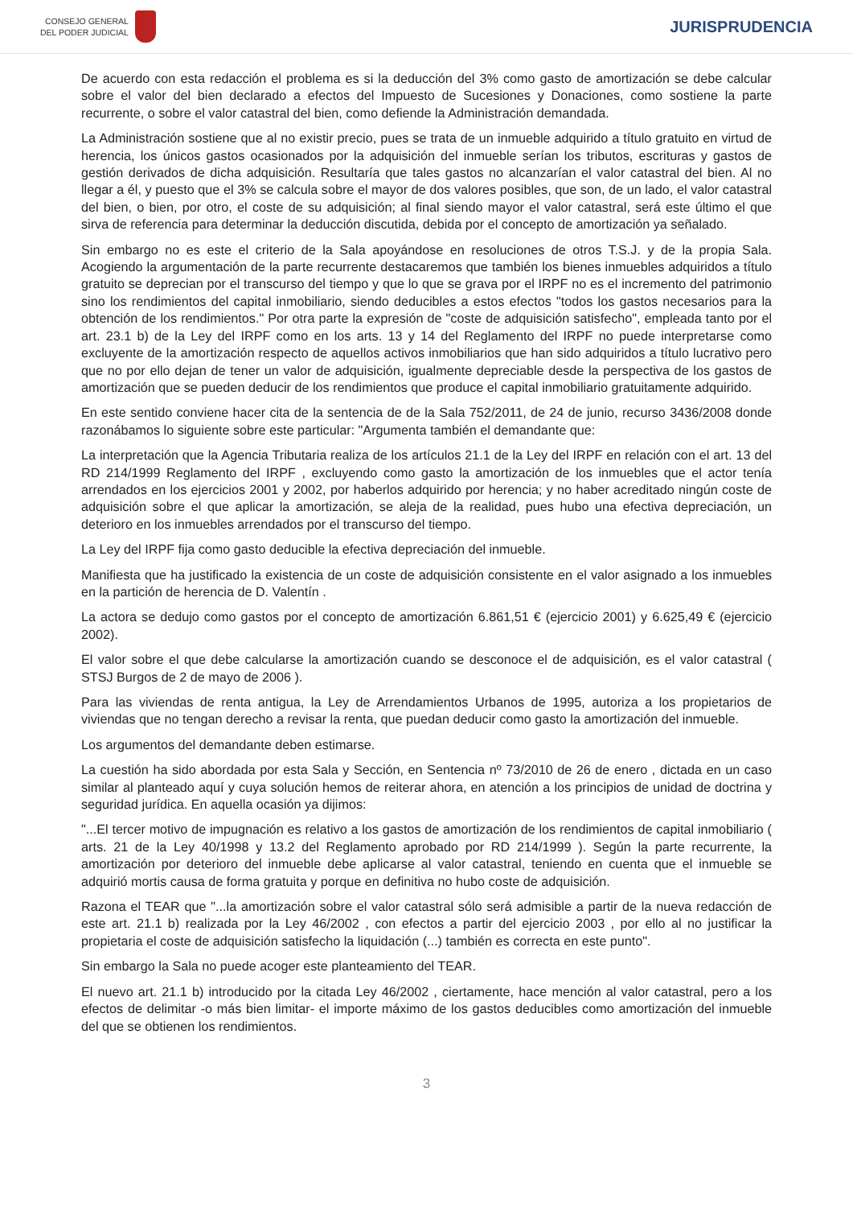CONSEJO GENERAL
DEL PODER JUDICIAL
JURISPRUDENCIA
De acuerdo con esta redacción el problema es si la deducción del 3% como gasto de amortización se debe calcular sobre el valor del bien declarado a efectos del Impuesto de Sucesiones y Donaciones, como sostiene la parte recurrente, o sobre el valor catastral del bien, como defiende la Administración demandada.
La Administración sostiene que al no existir precio, pues se trata de un inmueble adquirido a título gratuito en virtud de herencia, los únicos gastos ocasionados por la adquisición del inmueble serían los tributos, escrituras y gastos de gestión derivados de dicha adquisición. Resultaría que tales gastos no alcanzarían el valor catastral del bien. Al no llegar a él, y puesto que el 3% se calcula sobre el mayor de dos valores posibles, que son, de un lado, el valor catastral del bien, o bien, por otro, el coste de su adquisición; al final siendo mayor el valor catastral, será este último el que sirva de referencia para determinar la deducción discutida, debida por el concepto de amortización ya señalado.
Sin embargo no es este el criterio de la Sala apoyándose en resoluciones de otros T.S.J. y de la propia Sala. Acogiendo la argumentación de la parte recurrente destacaremos que también los bienes inmuebles adquiridos a título gratuito se deprecian por el transcurso del tiempo y que lo que se grava por el IRPF no es el incremento del patrimonio sino los rendimientos del capital inmobiliario, siendo deducibles a estos efectos "todos los gastos necesarios para la obtención de los rendimientos." Por otra parte la expresión de "coste de adquisición satisfecho", empleada tanto por el art. 23.1 b) de la Ley del IRPF como en los arts. 13 y 14 del Reglamento del IRPF no puede interpretarse como excluyente de la amortización respecto de aquellos activos inmobiliarios que han sido adquiridos a título lucrativo pero que no por ello dejan de tener un valor de adquisición, igualmente depreciable desde la perspectiva de los gastos de amortización que se pueden deducir de los rendimientos que produce el capital inmobiliario gratuitamente adquirido.
En este sentido conviene hacer cita de la sentencia de de la Sala 752/2011, de 24 de junio, recurso 3436/2008 donde razonábamos lo siguiente sobre este particular: "Argumenta también el demandante que:
La interpretación que la Agencia Tributaria realiza de los artículos 21.1 de la Ley del IRPF en relación con el art. 13 del RD 214/1999 Reglamento del IRPF , excluyendo como gasto la amortización de los inmuebles que el actor tenía arrendados en los ejercicios 2001 y 2002, por haberlos adquirido por herencia; y no haber acreditado ningún coste de adquisición sobre el que aplicar la amortización, se aleja de la realidad, pues hubo una efectiva depreciación, un deterioro en los inmuebles arrendados por el transcurso del tiempo.
La Ley del IRPF fija como gasto deducible la efectiva depreciación del inmueble.
Manifiesta que ha justificado la existencia de un coste de adquisición consistente en el valor asignado a los inmuebles en la partición de herencia de D. Valentín .
La actora se dedujo como gastos por el concepto de amortización 6.861,51 € (ejercicio 2001) y 6.625,49 € (ejercicio 2002).
El valor sobre el que debe calcularse la amortización cuando se desconoce el de adquisición, es el valor catastral ( STSJ Burgos de 2 de mayo de 2006 ).
Para las viviendas de renta antigua, la Ley de Arrendamientos Urbanos de 1995, autoriza a los propietarios de viviendas que no tengan derecho a revisar la renta, que puedan deducir como gasto la amortización del inmueble.
Los argumentos del demandante deben estimarse.
La cuestión ha sido abordada por esta Sala y Sección, en Sentencia nº 73/2010 de 26 de enero , dictada en un caso similar al planteado aquí y cuya solución hemos de reiterar ahora, en atención a los principios de unidad de doctrina y seguridad jurídica. En aquella ocasión ya dijimos:
"...El tercer motivo de impugnación es relativo a los gastos de amortización de los rendimientos de capital inmobiliario ( arts. 21 de la Ley 40/1998 y 13.2 del Reglamento aprobado por RD 214/1999 ). Según la parte recurrente, la amortización por deterioro del inmueble debe aplicarse al valor catastral, teniendo en cuenta que el inmueble se adquirió mortis causa de forma gratuita y porque en definitiva no hubo coste de adquisición.
Razona el TEAR que "...la amortización sobre el valor catastral sólo será admisible a partir de la nueva redacción de este art. 21.1 b) realizada por la Ley 46/2002 , con efectos a partir del ejercicio 2003 , por ello al no justificar la propietaria el coste de adquisición satisfecho la liquidación (...) también es correcta en este punto".
Sin embargo la Sala no puede acoger este planteamiento del TEAR.
El nuevo art. 21.1 b) introducido por la citada Ley 46/2002 , ciertamente, hace mención al valor catastral, pero a los efectos de delimitar -o más bien limitar- el importe máximo de los gastos deducibles como amortización del inmueble del que se obtienen los rendimientos.
3